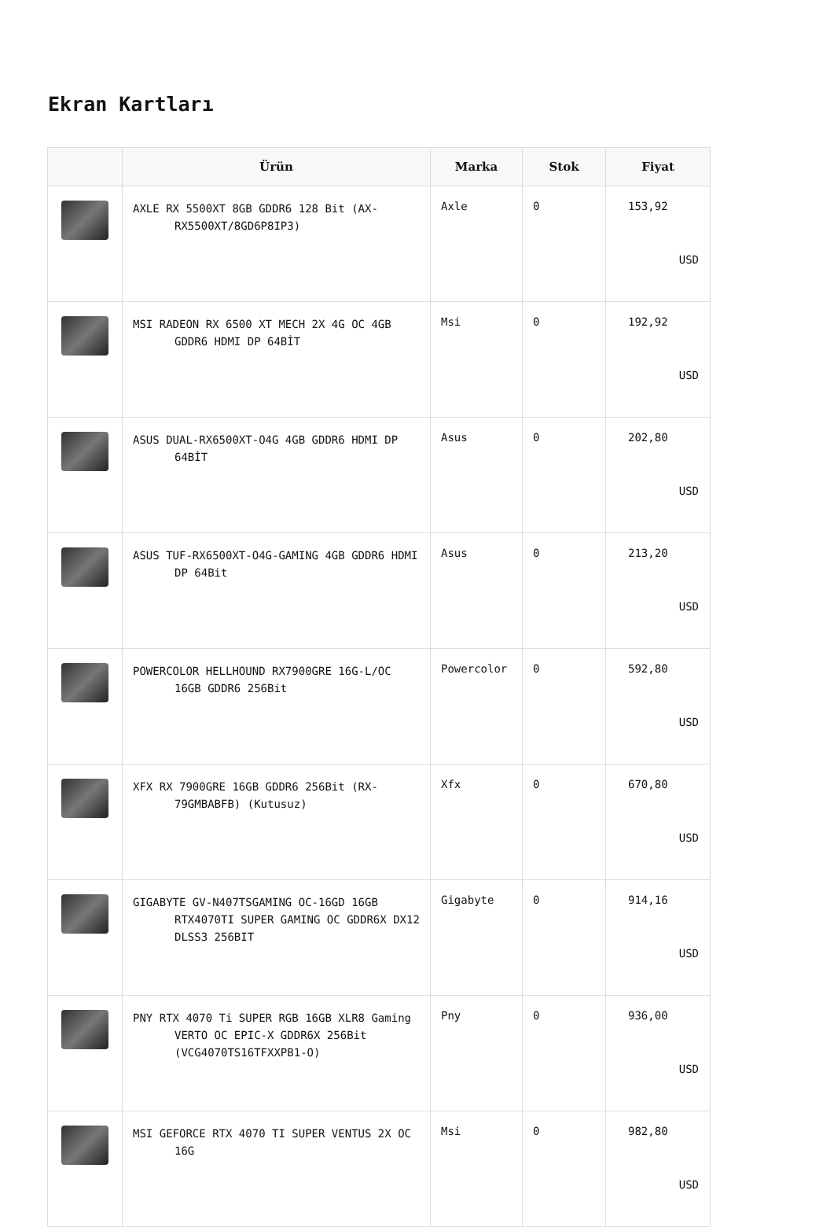Ekran Kartları
| | Ürün | Marka | Stok | Fiyat |
| --- | --- | --- | --- | --- |
| | AXLE RX 5500XT 8GB GDDR6 128 Bit (AX- RX5500XT/8GD6P8IP3) | Axle | 0 | 153,92 USD |
| | MSI RADEON RX 6500 XT MECH 2X 4G OC 4GB GDDR6 HDMI DP 64BİT | Msi | 0 | 192,92 USD |
| | ASUS DUAL-RX6500XT-O4G 4GB GDDR6 HDMI DP 64BİT | Asus | 0 | 202,80 USD |
| | ASUS TUF-RX6500XT-O4G-GAMING 4GB GDDR6 HDMI DP 64Bit | Asus | 0 | 213,20 USD |
| | POWERCOLOR HELLHOUND RX7900GRE 16G-L/OC 16GB GDDR6 256Bit | Powercolor | 0 | 592,80 USD |
| | XFX RX 7900GRE 16GB GDDR6 256Bit (RX- 79GMBABFB) (Kutusuz) | Xfx | 0 | 670,80 USD |
| | GIGABYTE GV-N407TSGAMING OC-16GD 16GB RTX4070TI SUPER GAMING OC GDDR6X DX12 DLSS3 256BIT | Gigabyte | 0 | 914,16 USD |
| | PNY RTX 4070 Ti SUPER RGB 16GB XLR8 Gaming VERTO OC EPIC-X GDDR6X 256Bit (VCG4070TS16TFXXPB1-O) | Pny | 0 | 936,00 USD |
| | MSI GEFORCE RTX 4070 TI SUPER VENTUS 2X OC 16G | Msi | 0 | 982,80 USD |